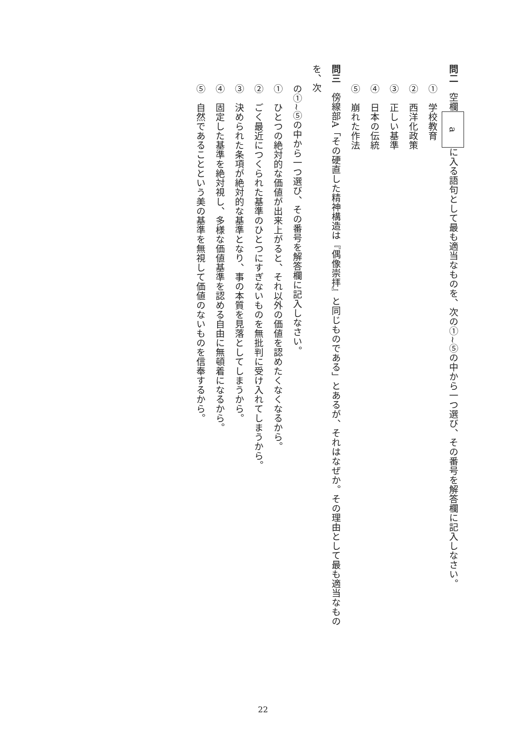問二　空欄aに入る語句として最も適当なものを、次の①~⑤の中から一つ選び、その番号を解答欄に記入しなさい。
①　学校教育
②　西洋化政策
③　正しい基準
④　日本の伝統
⑤　崩れた作法
問三　傍線部A「その硬直した精神構造は『偶像崇拝』と同じものである」とあるが、それはなぜか。その理由として最も適当なものを、次
の①~⑤の中から一つ選び、その番号を解答欄に記入しなさい。
①　ひとつの絶対的な価値が出来上がると、それ以外の価値を認めたくなくなるから。
②　ごく最近につくられた基準のひとつにすぎないものを無批判に受け入れてしまうから。
③　決められた条項が絶対的な基準となり、事の本質を見落としてしまうから。
④　固定した基準を絶対視し、多様な価値基準を認める自由に無頓着になるから。
⑤　自然であることという美の基準を無視して価値のないものを信奉するから。
22